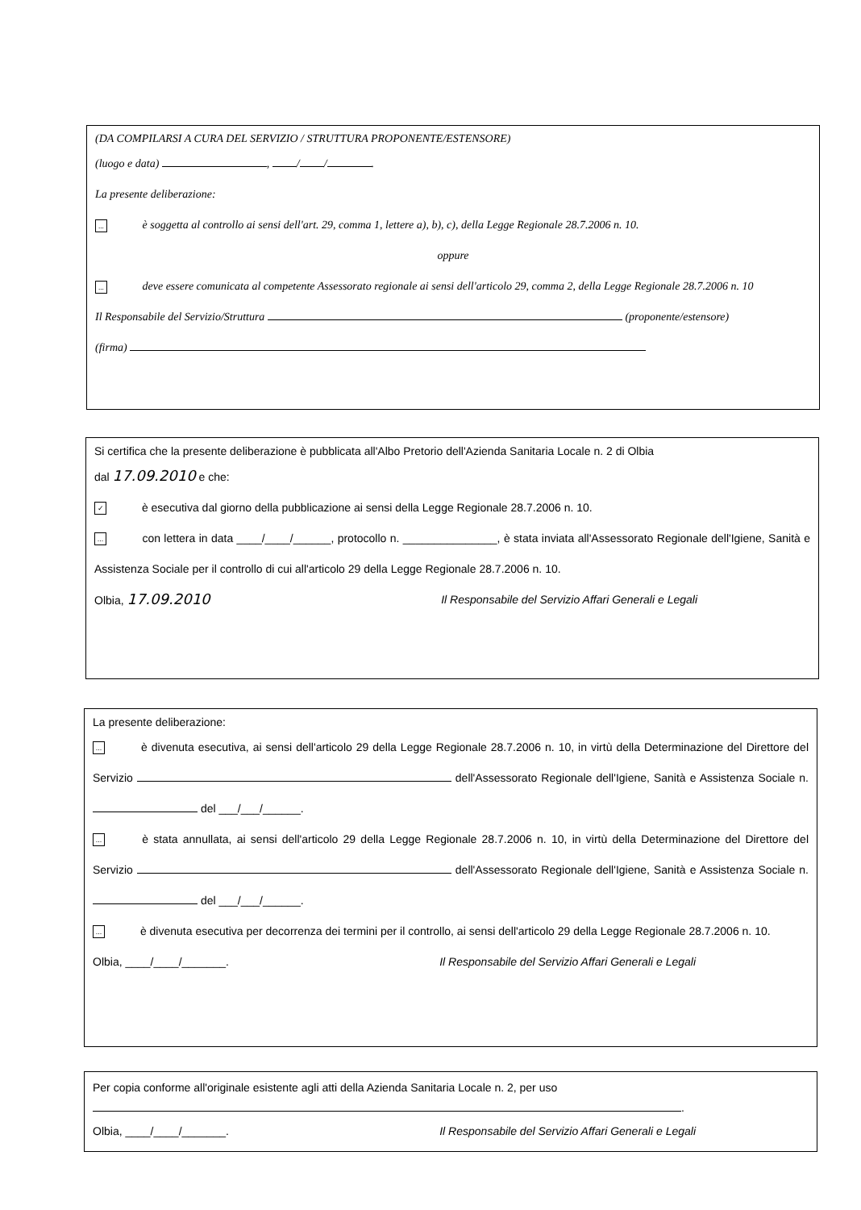(DA COMPILARSI A CURA DEL SERVIZIO / STRUTTURA PROPONENTE/ESTENSORE)
(luogo e data) , / / .
La presente deliberazione:
... è soggetta al controllo ai sensi dell'art. 29, comma 1, lettere a), b), c), della Legge Regionale 28.7.2006 n. 10.
oppure
... deve essere comunicata al competente Assessorato regionale ai sensi dell'articolo 29, comma 2, della Legge Regionale 28.7.2006 n. 10
Il Responsabile del Servizio/Struttura (proponente/estensore)
(firma)
Si certifica che la presente deliberazione è pubblicata all'Albo Pretorio dell'Azienda Sanitaria Locale n. 2 di Olbia
dal 17.09.2010 e che:
✓ è esecutiva dal giorno della pubblicazione ai sensi della Legge Regionale 28.7.2006 n. 10.
... con lettera in data ____/____/______, protocollo n. _______________, è stata inviata all'Assessorato Regionale dell'Igiene, Sanità e Assistenza Sociale per il controllo di cui all'articolo 29 della Legge Regionale 28.7.2006 n. 10.
Olbia, 17.09.2010 Il Responsabile del Servizio Affari Generali e Legali
La presente deliberazione:
... è divenuta esecutiva, ai sensi dell'articolo 29 della Legge Regionale 28.7.2006 n. 10, in virtù della Determinazione del Direttore del Servizio dell'Assessorato Regionale dell'Igiene, Sanità e Assistenza Sociale n. del ___/___/______.
... è stata annullata, ai sensi dell'articolo 29 della Legge Regionale 28.7.2006 n. 10, in virtù della Determinazione del Direttore del Servizio dell'Assessorato Regionale dell'Igiene, Sanità e Assistenza Sociale n. del ___/___/______.
... è divenuta esecutiva per decorrenza dei termini per il controllo, ai sensi dell'articolo 29 della Legge Regionale 28.7.2006 n. 10.
Olbia, ____/____/_______. Il Responsabile del Servizio Affari Generali e Legali
Per copia conforme all'originale esistente agli atti della Azienda Sanitaria Locale n. 2, per uso
.
Olbia, ____/____/_______. Il Responsabile del Servizio Affari Generali e Legali